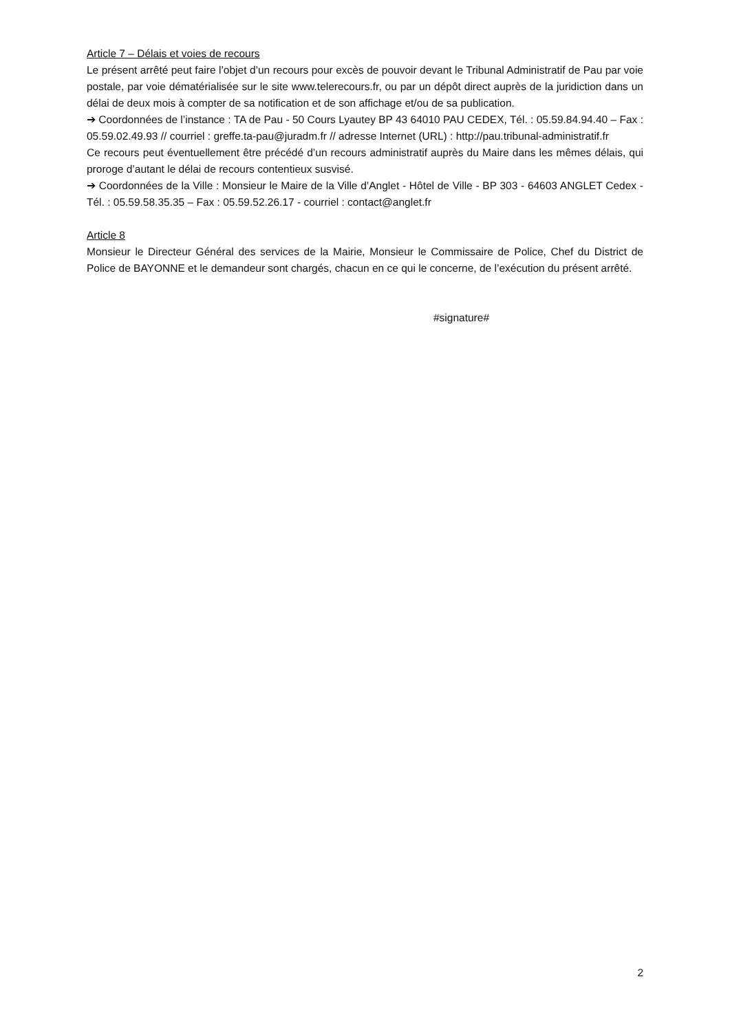Article 7 – Délais et voies de recours
Le présent arrêté peut faire l’objet d’un recours pour excès de pouvoir devant le Tribunal Administratif de Pau par voie postale, par voie dématérialisée sur le site www.telerecours.fr, ou par un dépôt direct auprès de la juridiction dans un délai de deux mois à compter de sa notification et de son affichage et/ou de sa publication.
➔ Coordonnées de l’instance : TA de Pau - 50 Cours Lyautey BP 43 64010 PAU CEDEX, Tél. : 05.59.84.94.40 – Fax : 05.59.02.49.93 // courriel : greffe.ta-pau@juradm.fr // adresse Internet (URL) : http://pau.tribunal-administratif.fr
Ce recours peut éventuellement être précédé d’un recours administratif auprès du Maire dans les mêmes délais, qui proroge d’autant le délai de recours contentieux susvisé.
➔ Coordonnées de la Ville : Monsieur le Maire de la Ville d’Anglet - Hôtel de Ville - BP 303 - 64603 ANGLET Cedex - Tél. : 05.59.58.35.35 – Fax : 05.59.52.26.17 - courriel : contact@anglet.fr
Article 8
Monsieur le Directeur Général des services de la Mairie, Monsieur le Commissaire de Police, Chef du District de Police de BAYONNE et le demandeur sont chargés, chacun en ce qui le concerne, de l’exécution du présent arrêté.
#signature#
2